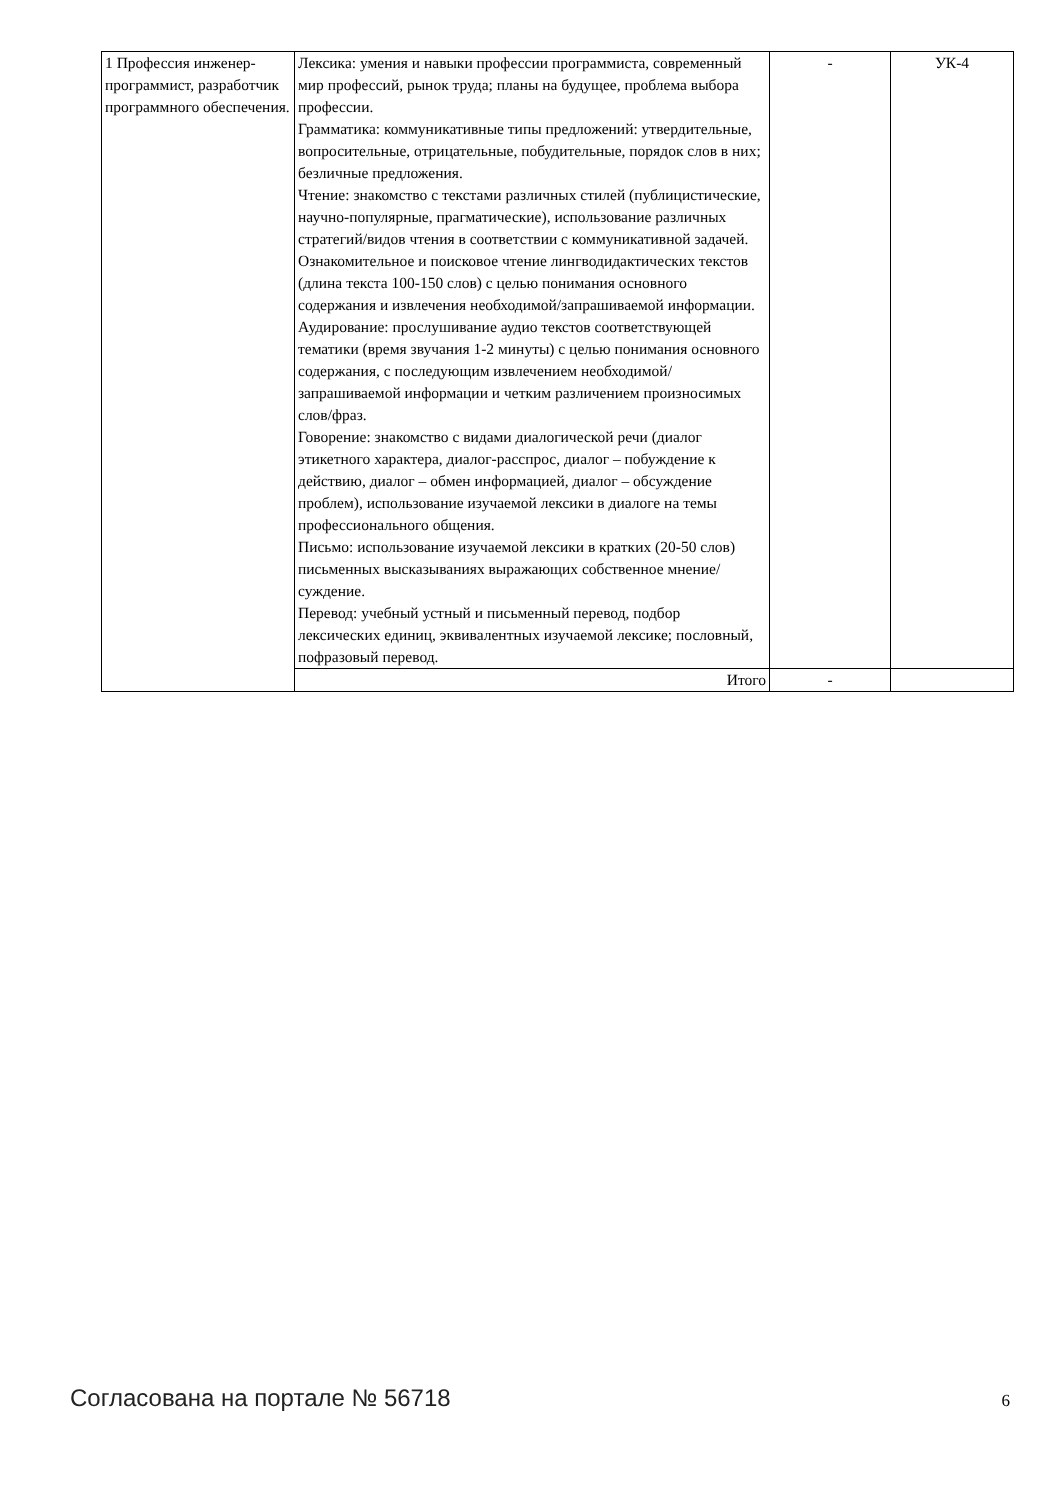| 1 Профессия инженер-программист, разработчик программного обеспечения. | Лексика: умения и навыки профессии программиста, современный мир профессий, рынок труда; планы на будущее, проблема выбора профессии. Грамматика: коммуникативные типы предложений: утвердительные, вопросительные, отрицательные, побудительные, порядок слов в них; безличные предложения. Чтение: знакомство с текстами различных стилей (публицистические, научно-популярные, прагматические), использование различных стратегий/видов чтения в соответствии с коммуникативной задачей. Ознакомительное и поисковое чтение лингводидактических текстов (длина текста 100-150 слов) с целью понимания основного содержания и извлечения необходимой/запрашиваемой информации. Аудирование: прослушивание аудио текстов соответствующей тематики (время звучания 1-2 минуты) с целью понимания основного содержания, с последующим извлечением необходимой/запрашиваемой информации и четким различением произносимых слов/фраз. Говорение: знакомство с видами диалогической речи (диалог этикетного характера, диалог-расспрос, диалог – побуждение к действию, диалог – обмен информацией, диалог – обсуждение проблем), использование изучаемой лексики в диалоге на темы профессионального общения. Письмо: использование изучаемой лексики в кратких (20-50 слов) письменных высказываниях выражающих собственное мнение/суждение. Перевод: учебный устный и письменный перевод, подбор лексических единиц, эквивалентных изучаемой лексике; пословный, пофразовый перевод. | - | УК-4 |
| | Итого | - | |
Согласована на портале № 56718 6